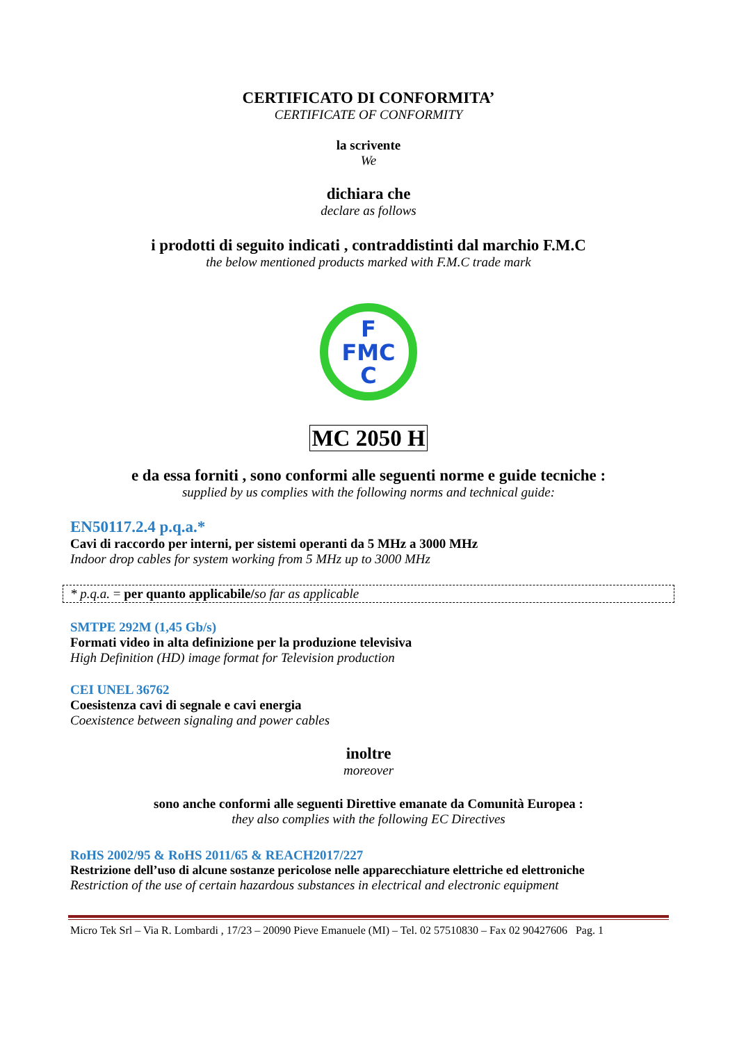CERTIFICATO DI CONFORMITA’
CERTIFICATE OF CONFORMITY
la scrivente
We
dichiara che
declare as follows
i prodotti di seguito indicati , contraddistinti dal marchio F.M.C
the below mentioned products marked with F.M.C trade mark
F
FMC
C
MC 2050 H
e da essa forniti , sono conformi alle seguenti norme e guide tecniche :
supplied by us complies with the following norms and technical guide:
EN50117.2.4 p.q.a.*
Cavi di raccordo per interni, per sistemi operanti da 5 MHz a 3000 MHz
Indoor drop cables for system working from 5 MHz up to 3000 MHz
* p.q.a. = per quanto applicabile/so far as applicable
SMTPE 292M (1,45 Gb/s)
Formati video in alta definizione per la produzione televisiva
High Definition (HD) image format for Television production
CEI UNEL 36762
Coesistenza cavi di segnale e cavi energia
Coexistence between signaling and power cables
inoltre
moreover
sono anche conformi alle seguenti Direttive emanate da Comunità Europea :
they also complies with the following EC Directives
RoHS 2002/95 & RoHS 2011/65 & REACH2017/227
Restrizione dell’uso di alcune sostanze pericolose nelle apparecchiature elettriche ed elettroniche
Restriction of the use of certain hazardous substances in electrical and electronic equipment
Micro Tek Srl – Via R. Lombardi , 17/23 – 20090 Pieve Emanuele (MI) – Tel. 02 57510830 – Fax 02 90427606 Pag. 1